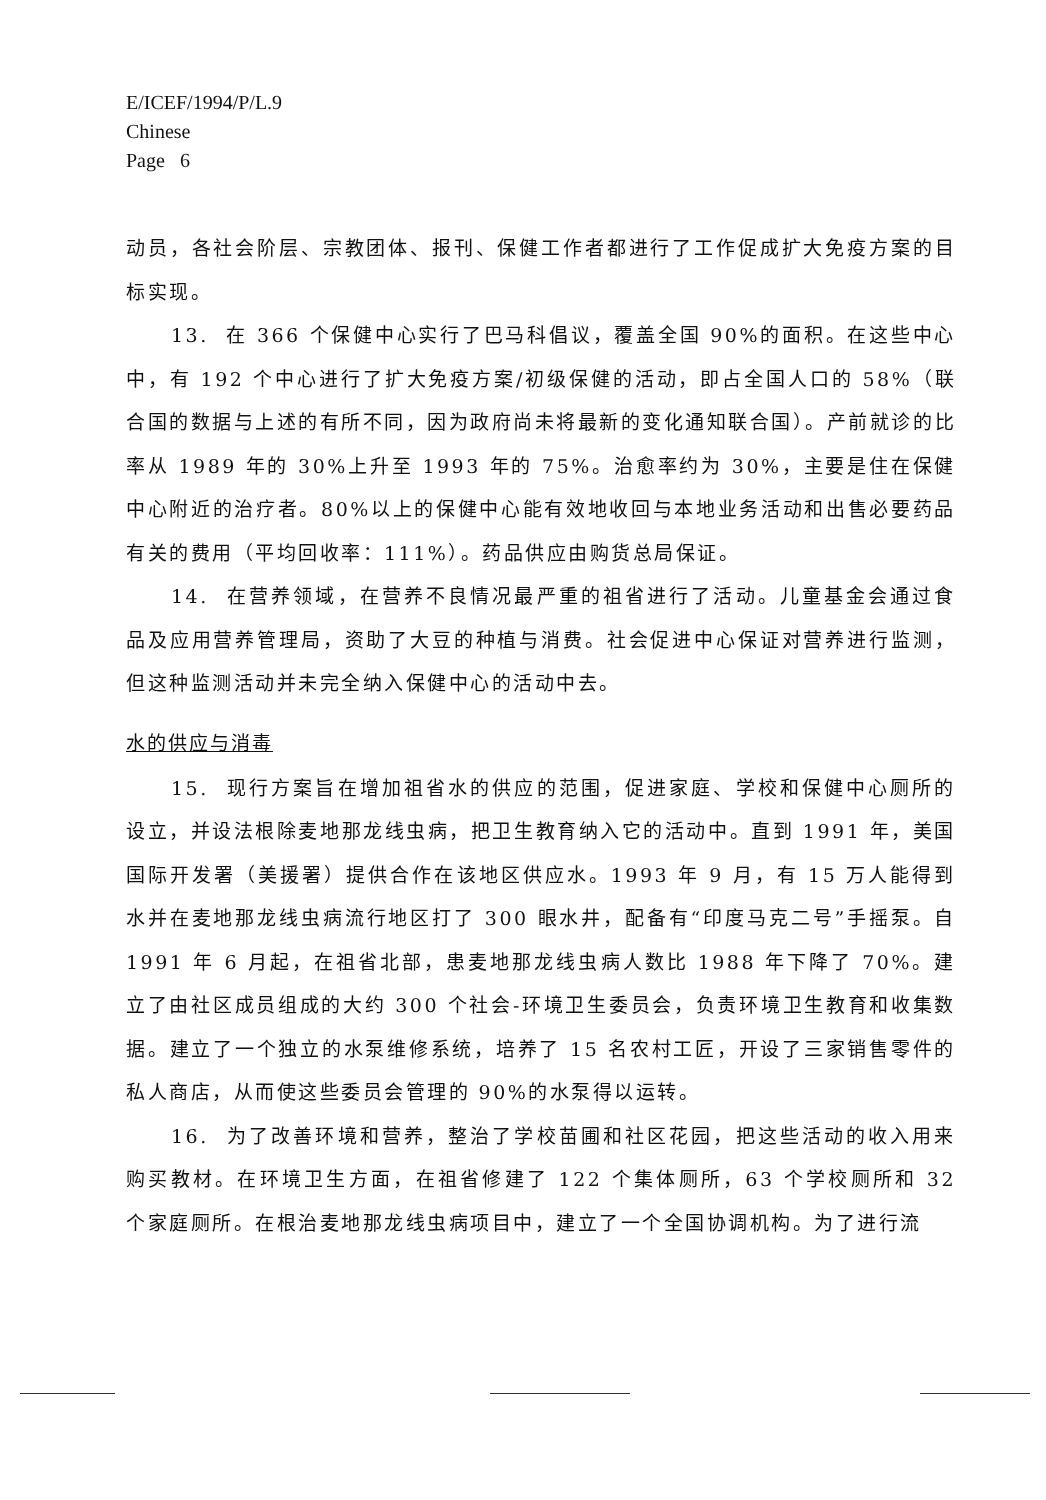E/ICEF/1994/P/L.9
Chinese
Page 6
动员，各社会阶层、宗教团体、报刊、保健工作者都进行了工作促成扩大免疫方案的目标实现。
13. 在 366 个保健中心实行了巴马科倡议，覆盖全国 90%的面积。在这些中心中，有 192 个中心进行了扩大免疫方案/初级保健的活动，即占全国人口的 58%（联合国的数据与上述的有所不同，因为政府尚未将最新的变化通知联合国）。产前就诊的比率从 1989 年的 30%上升至 1993 年的 75%。治愈率约为 30%，主要是住在保健中心附近的治疗者。80%以上的保健中心能有效地收回与本地业务活动和出售必要药品有关的费用（平均回收率：111%）。药品供应由购货总局保证。
14. 在营养领域，在营养不良情况最严重的祖省进行了活动。儿童基金会通过食品及应用营养管理局，资助了大豆的种植与消费。社会促进中心保证对营养进行监测，但这种监测活动并未完全纳入保健中心的活动中去。
水的供应与消毒
15. 现行方案旨在增加祖省水的供应的范围，促进家庭、学校和保健中心厕所的设立，并设法根除麦地那龙线虫病，把卫生教育纳入它的活动中。直到 1991 年，美国国际开发署（美援署）提供合作在该地区供应水。1993 年 9 月，有 15 万人能得到水并在麦地那龙线虫病流行地区打了 300 眼水井，配备有“印度马克二号”手摇泵。自 1991 年 6 月起，在祖省北部，患麦地那龙线虫病人数比 1988 年下降了 70%。建立了由社区成员组成的大约 300 个社会-环境卫生委员会，负责环境卫生教育和收集数据。建立了一个独立的水泵维修系统，培养了 15 名农村工匠，开设了三家销售零件的私人商店，从而使这些委员会管理的 90%的水泵得以运转。
16. 为了改善环境和营养，整治了学校苗圃和社区花园，把这些活动的收入用来购买教材。在环境卫生方面，在祖省修建了 122 个集体厕所，63 个学校厕所和 32 个家庭厕所。在根治麦地那龙线虫病项目中，建立了一个全国协调机构。为了进行流